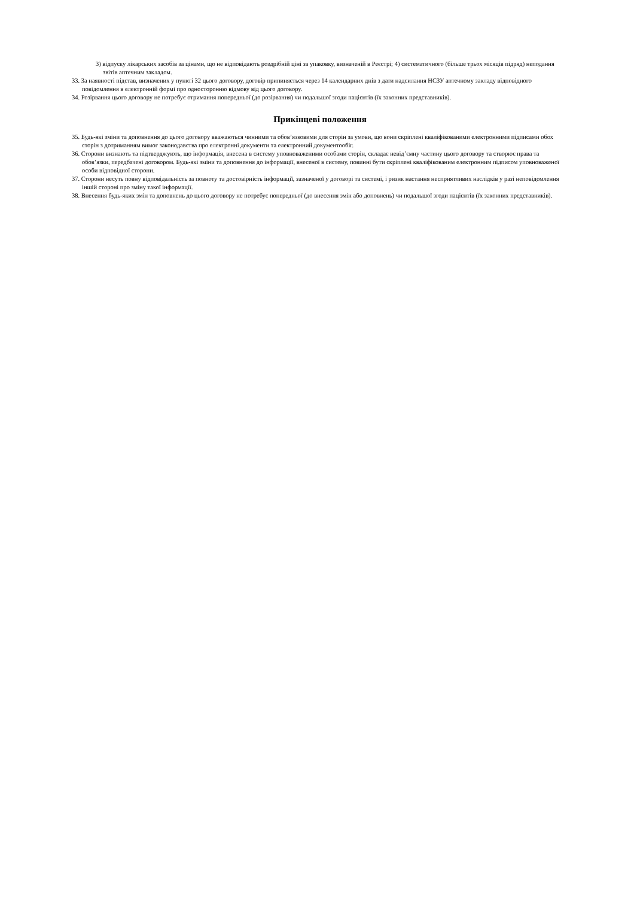3) відпуску лікарських засобів за цінами, що не відповідають роздрібній ціні за упаковку, визначеній в Реєстрі; 4) систематичного (більше трьох місяців підряд) неподання звітів аптечним закладом.
33. За наявності підстав, визначених у пункті 32 цього договору, договір припиняється через 14 календарних днів з дати надсилання НСЗУ аптечному закладу відповідного повідомлення в електронній формі про односторонню відмову від цього договору.
34. Розірвання цього договору не потребує отримання попередньої (до розірвання) чи подальшої згоди пацієнтів (їх законних представників).
Прикінцеві положення
35. Будь-які зміни та доповнення до цього договору вважаються чинними та обов’язковими для сторін за умови, що вони скріплені кваліфікованими електронними підписами обох сторін з дотриманням вимог законодавства про електронні документи та електронний документообіг.
36. Сторони визнають та підтверджують, що інформація, внесена в систему уповноваженими особами сторін, складає невід’ємну частину цього договору та створює права та обов’язки, передбачені договором. Будь-які зміни та доповнення до інформації, внесеної в систему, повинні бути скріплені кваліфікованим електронним підписом уповноваженої особи відповідної сторони.
37. Сторони несуть повну відповідальність за повноту та достовірність інформації, зазначеної у договорі та системі, і ризик настання несприятливих наслідків у разі неповідомлення іншій стороні про зміну такої інформації.
38. Внесення будь-яких змін та доповнень до цього договору не потребує попередньої (до внесення змін або доповнень) чи подальшої згоди пацієнтів (їх законних представників).